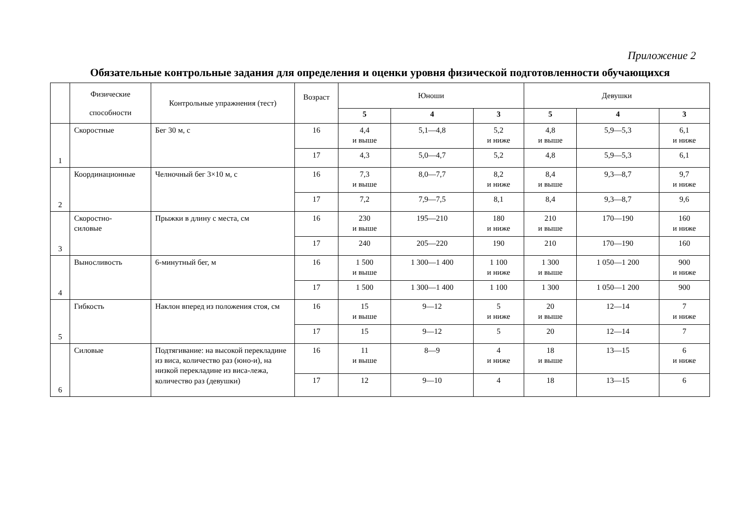Приложение 2
Обязательные контрольные задания для определения и оценки уровня физической подготовленности обучающихся
| | Физические способности | Контрольные упражнения (тест) | Возраст | Юноши | | | Девушки | | |
| --- | --- | --- | --- | --- | --- | --- | --- | --- | --- |
| | | | | 5 | 4 | 3 | 5 | 4 | 3 |
| 1 | Скоростные | Бег 30 м, с | 16 | 4,4 и выше | 5,1—4,8 | 5,2 и ниже | 4,8 и выше | 5,9—5,3 | 6,1 и ниже |
| | | | 17 | 4,3 | 5,0—4,7 | 5,2 | 4,8 | 5,9—5,3 | 6,1 |
| 2 | Координационные | Челночный бег 3×10 м, с | 16 | 7,3 и выше | 8,0—7,7 | 8,2 и ниже | 8,4 и выше | 9,3—8,7 | 9,7 и ниже |
| | | | 17 | 7,2 | 7,9—7,5 | 8,1 | 8,4 | 9,3—8,7 | 9,6 |
| 3 | Скоростно- силовые | Прыжки в длину с места, см | 16 | 230 и выше | 195—210 | 180 и ниже | 210 и выше | 170—190 | 160 и ниже |
| | | | 17 | 240 | 205—220 | 190 | 210 | 170—190 | 160 |
| 4 | Выносливость | 6-минутный бег, м | 16 | 1 500 и выше | 1 300—1 400 | 1 100 и ниже | 1 300 и выше | 1 050—1 200 | 900 и ниже |
| | | | 17 | 1 500 | 1 300—1 400 | 1 100 | 1 300 | 1 050—1 200 | 900 |
| 5 | Гибкость | Наклон вперед из положения стоя, см | 16 | 15 и выше | 9—12 | 5 и ниже | 20 и выше | 12—14 | 7 и ниже |
| | | | 17 | 15 | 9—12 | 5 | 20 | 12—14 | 7 |
| 6 | Силовые | Подтягивание: на высокой перекладине из виса, количество раз (юно-и), на низкой перекладине из виса-лежа, количество раз (девушки) | 16 | 11 и выше | 8—9 | 4 и ниже | 18 и выше | 13—15 | 6 и ниже |
| | | | 17 | 12 | 9—10 | 4 | 18 | 13—15 | 6 |